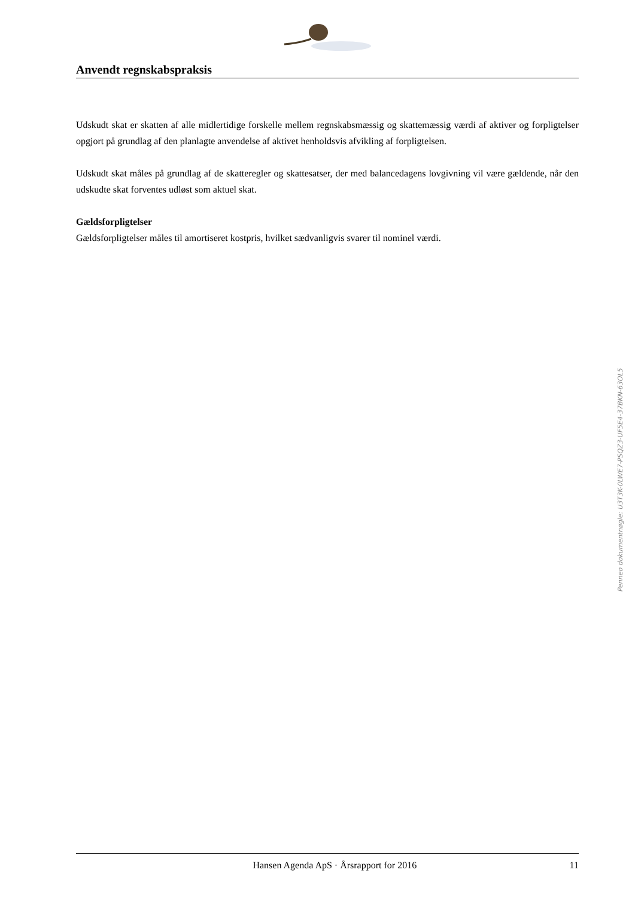Anvendt regnskabspraksis
Udskudt skat er skatten af alle midlertidige forskelle mellem regnskabsmæssig og skattemæssig værdi af aktiver og forpligtelser opgjort på grundlag af den planlagte anvendelse af aktivet henholdsvis afvikling af forpligtelsen.
Udskudt skat måles på grundlag af de skatteregler og skattesatser, der med balancedagens lovgivning vil være gældende, når den udskudte skat forventes udløst som aktuel skat.
Gældsforpligtelser
Gældsforpligtelser måles til amortiseret kostpris, hvilket sædvanligvis svarer til nominel værdi.
Penneo dokumentnøgle: U3T3K-0LWE7-PSQZ3-UF5E4-37BKN-63OL5
Hansen Agenda ApS · Årsrapport for 2016 11